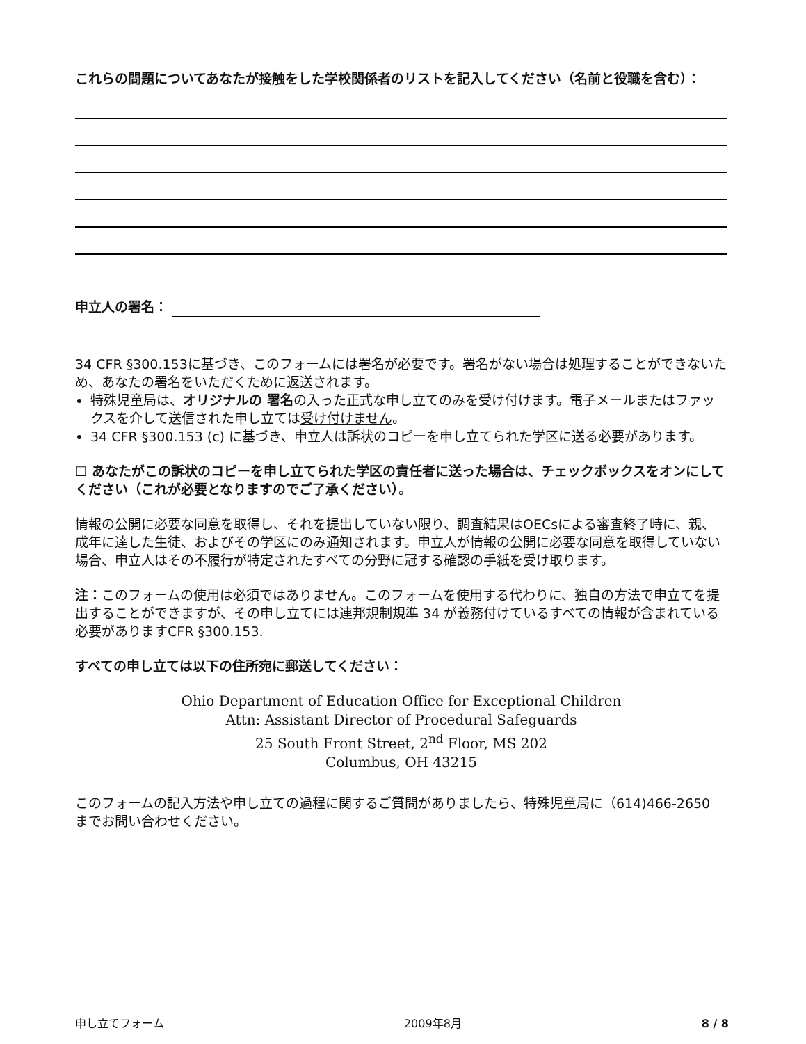これらの問題についてあなたが接触をした学校関係者のリストを記入してください（名前と役職を含む）：
申立人の署名：
34 CFR §300.153に基づき、このフォームには署名が必要です。署名がない場合は処理することができないため、あなたの署名をいただくために返送されます。
特殊児童局は、オリジナルの 署名の入った正式な申し立てのみを受け付けます。電子メールまたはファックスを介して送信された申し立ては受け付けません。
34 CFR §300.153 (c) に基づき、申立人は訴状のコピーを申し立てられた学区に送る必要があります。
☐ あなたがこの訴状のコピーを申し立てられた学区の責任者に送った場合は、チェックボックスをオンにしてください（これが必要となりますのでご了承ください）。
情報の公開に必要な同意を取得し、それを提出していない限り、調査結果はOECsによる審査終了時に、親、成年に達した生徒、およびその学区にのみ通知されます。申立人が情報の公開に必要な同意を取得していない場合、申立人はその不履行が特定されたすべての分野に冠する確認の手紙を受け取ります。
注：このフォームの使用は必須ではありません。このフォームを使用する代わりに、独自の方法で申立てを提出することができますが、その申し立てには連邦規制規準 34 が義務付けているすべての情報が含まれている必要がありますCFR §300.153.
すべての申し立ては以下の住所宛に郵送してください：
Ohio Department of Education Office for Exceptional Children
Attn: Assistant Director of Procedural Safeguards
25 South Front Street, 2<sup>nd</sup> Floor, MS 202
Columbus, OH 43215
このフォームの記入方法や申し立ての過程に関するご質問がありましたら、特殊児童局に（614)466-2650 までお問い合わせください。
申し立てフォーム 2009年8月 8 / 8